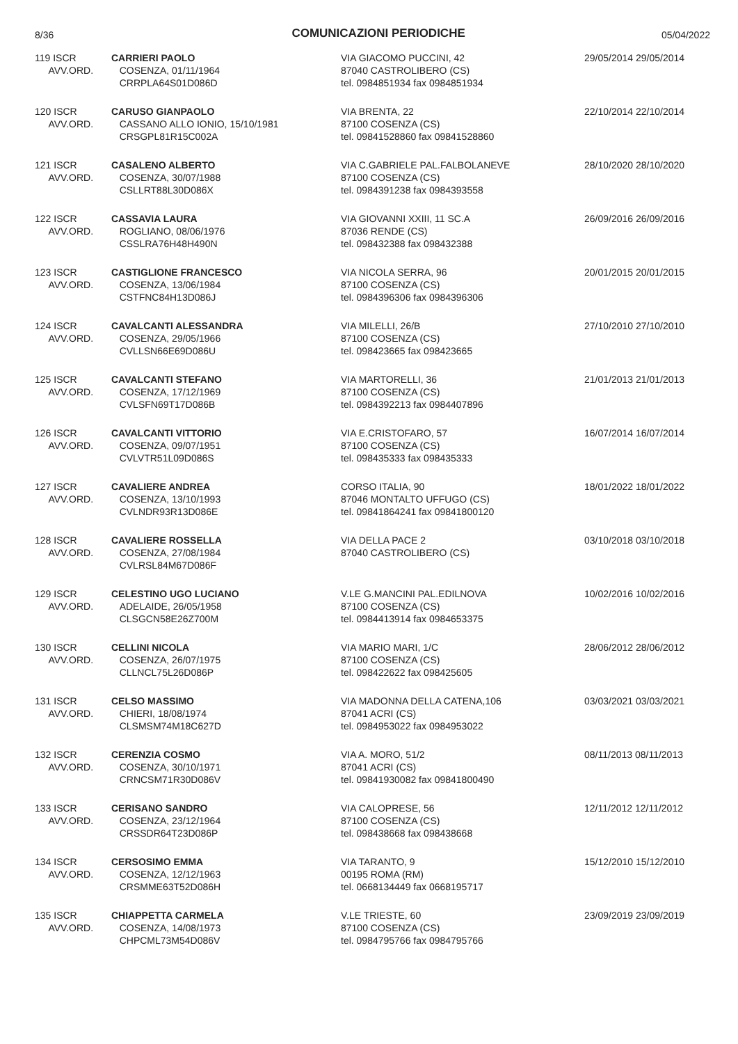8/36 COMUNICAZIONI PERIODICHE 05/04/2022
| 119 ISCR AVV.ORD. | CARRIERI PAOLO COSENZA, 01/11/1964 CRRPLA64S01D086D | VIA GIACOMO PUCCINI, 42 87040 CASTROLIBERO (CS) tel. 0984851934 fax 0984851934 | 29/05/2014 29/05/2014 |
| 120 ISCR AVV.ORD. | CARUSO GIANPAOLO CASSANO ALLO IONIO, 15/10/1981 CRSGPL81R15C002A | VIA BRENTA, 22 87100 COSENZA (CS) tel. 09841528860 fax 09841528860 | 22/10/2014 22/10/2014 |
| 121 ISCR AVV.ORD. | CASALENO ALBERTO COSENZA, 30/07/1988 CSLLRT88L30D086X | VIA C.GABRIELE PAL.FALBOLANEVE 87100 COSENZA (CS) tel. 0984391238 fax 0984393558 | 28/10/2020 28/10/2020 |
| 122 ISCR AVV.ORD. | CASSAVIA LAURA ROGLIANO, 08/06/1976 CSSLRA76H48H490N | VIA GIOVANNI XXIII, 11 SC.A 87036 RENDE (CS) tel. 098432388 fax 098432388 | 26/09/2016 26/09/2016 |
| 123 ISCR AVV.ORD. | CASTIGLIONE FRANCESCO COSENZA, 13/06/1984 CSTFNC84H13D086J | VIA NICOLA SERRA, 96 87100 COSENZA (CS) tel. 0984396306 fax 0984396306 | 20/01/2015 20/01/2015 |
| 124 ISCR AVV.ORD. | CAVALCANTI ALESSANDRA COSENZA, 29/05/1966 CVLLSN66E69D086U | VIA MILELLI, 26/B 87100 COSENZA (CS) tel. 098423665 fax 098423665 | 27/10/2010 27/10/2010 |
| 125 ISCR AVV.ORD. | CAVALCANTI STEFANO COSENZA, 17/12/1969 CVLSFN69T17D086B | VIA MARTORELLI, 36 87100 COSENZA (CS) tel. 0984392213 fax 0984407896 | 21/01/2013 21/01/2013 |
| 126 ISCR AVV.ORD. | CAVALCANTI VITTORIO COSENZA, 09/07/1951 CVLVTR51L09D086S | VIA E.CRISTOFARO, 57 87100 COSENZA (CS) tel. 098435333 fax 098435333 | 16/07/2014 16/07/2014 |
| 127 ISCR AVV.ORD. | CAVALIERE ANDREA COSENZA, 13/10/1993 CVLNDR93R13D086E | CORSO ITALIA, 90 87046 MONTALTO UFFUGO (CS) tel. 09841864241 fax 09841800120 | 18/01/2022 18/01/2022 |
| 128 ISCR AVV.ORD. | CAVALIERE ROSSELLA COSENZA, 27/08/1984 CVLRSL84M67D086F | VIA DELLA PACE 2 87040 CASTROLIBERO (CS) | 03/10/2018 03/10/2018 |
| 129 ISCR AVV.ORD. | CELESTINO UGO LUCIANO ADELAIDE, 26/05/1958 CLSGCN58E26Z700M | V.LE G.MANCINI PAL.EDILNOVA 87100 COSENZA (CS) tel. 0984413914 fax 0984653375 | 10/02/2016 10/02/2016 |
| 130 ISCR AVV.ORD. | CELLINI NICOLA COSENZA, 26/07/1975 CLLNCL75L26D086P | VIA MARIO MARI, 1/C 87100 COSENZA (CS) tel. 098422622 fax 098425605 | 28/06/2012 28/06/2012 |
| 131 ISCR AVV.ORD. | CELSO MASSIMO CHIERI, 18/08/1974 CLSMSM74M18C627D | VIA MADONNA DELLA CATENA,106 87041 ACRI (CS) tel. 0984953022 fax 0984953022 | 03/03/2021 03/03/2021 |
| 132 ISCR AVV.ORD. | CERENZIA COSMO COSENZA, 30/10/1971 CRNCSM71R30D086V | VIA A. MORO, 51/2 87041 ACRI (CS) tel. 09841930082 fax 09841800490 | 08/11/2013 08/11/2013 |
| 133 ISCR AVV.ORD. | CERISANO SANDRO COSENZA, 23/12/1964 CRSSDR64T23D086P | VIA CALOPRESE, 56 87100 COSENZA (CS) tel. 098438668 fax 098438668 | 12/11/2012 12/11/2012 |
| 134 ISCR AVV.ORD. | CERSOSIMO EMMA COSENZA, 12/12/1963 CRSMME63T52D086H | VIA TARANTO, 9 00195 ROMA (RM) tel. 0668134449 fax 0668195717 | 15/12/2010 15/12/2010 |
| 135 ISCR AVV.ORD. | CHIAPPETTA CARMELA COSENZA, 14/08/1973 CHPCML73M54D086V | V.LE TRIESTE, 60 87100 COSENZA (CS) tel. 0984795766 fax 0984795766 | 23/09/2019 23/09/2019 |